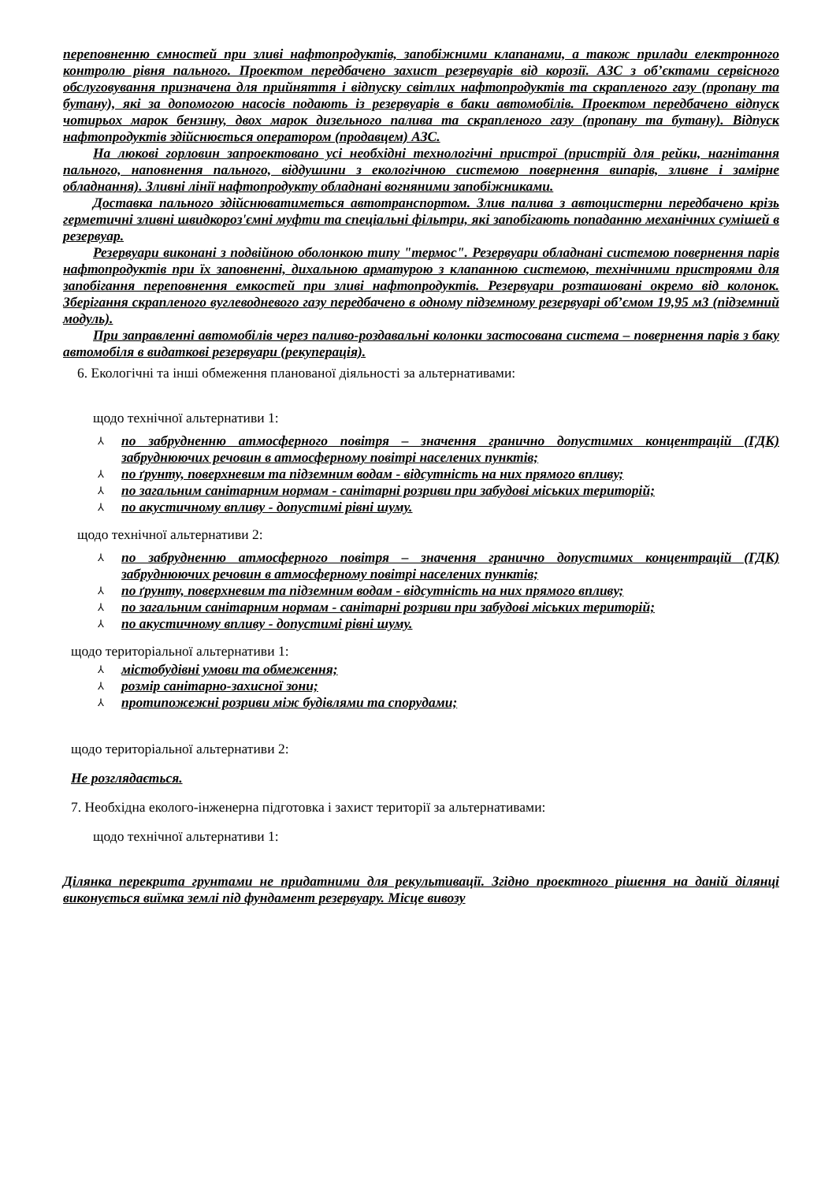переповненню ємностей при зливі нафтопродуктів, запобіжними клапанами, а також прилади електронного контролю рівня пального. Проектом передбачено захист резервуарів від корозії. АЗС з об’єктами сервісного обслуговування призначена для прийняття і відпуску світлих нафтопродуктів та скрапленого газу (пропану та бутану), які за допомогою насосів подають із резервуарів в баки автомобілів. Проектом передбачено відпуск чотирьох марок бензину, двох марок дизельного палива та скрапленого газу (пропану та бутану). Відпуск нафтопродуктів здійснюється оператором (продавцем) АЗС.
На люкові горловин запроектовано усі необхідні технологічні пристрої (пристрій для рейки, нагнітання пального, наповнення пального, віддушини з екологічною системою повернення випарів, зливне і замірне обладнання). Зливні лінії нафтопродукту обладнані вогняними запобіжниками.
Доставка пального здійснюватиметься автотранспортом. Злив палива з автоцистерни передбачено крізь герметичні зливні швидкороз'ємні муфти та спеціальні фільтри, які запобігають попаданню механічних сумішей в резервуар.
Резервуари виконані з подвійною оболонкою типу "термос". Резервуари обладнані системою повернення парів нафтопродуктів при їх заповненні, дихальною арматурою з клапанною системою, технічними пристроями для запобігання переповнення емкостей при зливі нафтопродуктів. Резервуари розташовані окремо від колонок. Зберігання скрапленого вуглеводневого газу передбачено в одному підземному резервуарі об’ємом 19,95 м3 (підземний модуль).
При заправленні автомобілів через паливо-роздавальні колонки застосована система – повернення парів з баку автомобіля в видаткові резервуари (рекуперація).
6. Екологічні та інші обмеження планованої діяльності за альтернативами:
щодо технічної альтернативи 1:
⅄ по забрудненню атмосферного повітря – значення гранично допустимих концентрацій (ГДК) забруднюючих речовин в атмосферному повітрі населених пунктів;
⅄ по ґрунту, поверхневим та підземним водам - відсутність на них прямого впливу;
⅄ по загальним санітарним нормам - санітарні розриви при забудові міських територій;
⅄ по акустичному впливу - допустимі рівні шуму.
щодо технічної альтернативи 2:
⅄ по забрудненню атмосферного повітря – значення гранично допустимих концентрацій (ГДК) забруднюючих речовин в атмосферному повітрі населених пунктів;
⅄ по ґрунту, поверхневим та підземним водам - відсутність на них прямого впливу;
⅄ по загальним санітарним нормам - санітарні розриви при забудові міських територій;
⅄ по акустичному впливу - допустимі рівні шуму.
щодо територіальної альтернативи 1:
⅄ містобудівні умови та обмеження;
⅄ розмір санітарно-захисної зони;
⅄ протипожежні розриви між будівлями та спорудами;
щодо територіальної альтернативи 2:
Не розглядається.
7. Необхідна еколого-інженерна підготовка і захист території за альтернативами:
щодо технічної альтернативи 1:
Ділянка перекрита грунтами не придатними для рекультивації. Згідно проектного рішення на даній ділянці виконується виїмка землі під фундамент резервуару. Місце вивозу